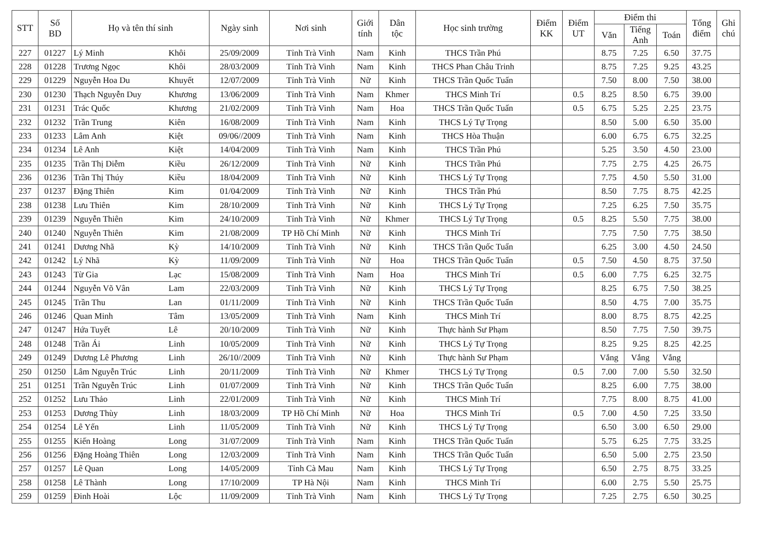| STT | Số BD | Họ và tên thí sinh | | Ngày sinh | Nơi sinh | Giới tính | Dân tộc | Học sinh trường | Điểm KK | Điểm UT | Điểm thi | | | Tổng điểm | Ghi chú |
| --- | --- | --- | --- | --- | --- | --- | --- | --- | --- | --- | --- | --- | --- | --- | --- |
| | | | | | | | | | | | Văn | Tiếng Anh | Toán | | |
| 227 | 01227 | Lý Minh | Khôi | 25/09/2009 | Tỉnh Trà Vinh | Nam | Kinh | THCS Trần Phú | | | 8.75 | 7.25 | 6.50 | 37.75 | |
| 228 | 01228 | Trương Ngọc | Khôi | 28/03/2009 | Tỉnh Trà Vinh | Nam | Kinh | THCS Phan Châu Trinh | | | 8.75 | 7.25 | 9.25 | 43.25 | |
| 229 | 01229 | Nguyễn Hoa Du | Khuyết | 12/07/2009 | Tỉnh Trà Vinh | Nữ | Kinh | THCS Trần Quốc Tuấn | | | 7.50 | 8.00 | 7.50 | 38.00 | |
| 230 | 01230 | Thạch Nguyễn Duy | Khương | 13/06/2009 | Tỉnh Trà Vinh | Nam | Khmer | THCS Minh Trí | | 0.5 | 8.25 | 8.50 | 6.75 | 39.00 | |
| 231 | 01231 | Trác Quốc | Khương | 21/02/2009 | Tỉnh Trà Vinh | Nam | Hoa | THCS Trần Quốc Tuấn | | 0.5 | 6.75 | 5.25 | 2.25 | 23.75 | |
| 232 | 01232 | Trần Trung | Kiên | 16/08/2009 | Tỉnh Trà Vinh | Nam | Kinh | THCS Lý Tự Trọng | | | 8.50 | 5.00 | 6.50 | 35.00 | |
| 233 | 01233 | Lâm Anh | Kiệt | 09/06//2009 | Tỉnh Trà Vinh | Nam | Kinh | THCS Hòa Thuận | | | 6.00 | 6.75 | 6.75 | 32.25 | |
| 234 | 01234 | Lê Anh | Kiệt | 14/04/2009 | Tỉnh Trà Vinh | Nam | Kinh | THCS Trần Phú | | | 5.25 | 3.50 | 4.50 | 23.00 | |
| 235 | 01235 | Trần Thị Diễm | Kiều | 26/12/2009 | Tỉnh Trà Vinh | Nữ | Kinh | THCS Trần Phú | | | 7.75 | 2.75 | 4.25 | 26.75 | |
| 236 | 01236 | Trần Thị Thúy | Kiều | 18/04/2009 | Tỉnh Trà Vinh | Nữ | Kinh | THCS Lý Tự Trọng | | | 7.75 | 4.50 | 5.50 | 31.00 | |
| 237 | 01237 | Đặng Thiên | Kim | 01/04/2009 | Tỉnh Trà Vinh | Nữ | Kinh | THCS Trần Phú | | | 8.50 | 7.75 | 8.75 | 42.25 | |
| 238 | 01238 | Lưu Thiên | Kim | 28/10/2009 | Tỉnh Trà Vinh | Nữ | Kinh | THCS Lý Tự Trọng | | | 7.25 | 6.25 | 7.50 | 35.75 | |
| 239 | 01239 | Nguyễn Thiên | Kim | 24/10/2009 | Tỉnh Trà Vinh | Nữ | Khmer | THCS Lý Tự Trọng | | 0.5 | 8.25 | 5.50 | 7.75 | 38.00 | |
| 240 | 01240 | Nguyễn Thiên | Kim | 21/08/2009 | TP Hồ Chí Minh | Nữ | Kinh | THCS Minh Trí | | | 7.75 | 7.50 | 7.75 | 38.50 | |
| 241 | 01241 | Dương Nhã | Kỳ | 14/10/2009 | Tỉnh Trà Vinh | Nữ | Kinh | THCS Trần Quốc Tuấn | | | 6.25 | 3.00 | 4.50 | 24.50 | |
| 242 | 01242 | Lý Nhã | Kỳ | 11/09/2009 | Tỉnh Trà Vinh | Nữ | Hoa | THCS Trần Quốc Tuấn | | 0.5 | 7.50 | 4.50 | 8.75 | 37.50 | |
| 243 | 01243 | Từ Gia | Lạc | 15/08/2009 | Tỉnh Trà Vinh | Nam | Hoa | THCS Minh Trí | | 0.5 | 6.00 | 7.75 | 6.25 | 32.75 | |
| 244 | 01244 | Nguyễn Võ Vân | Lam | 22/03/2009 | Tỉnh Trà Vinh | Nữ | Kinh | THCS Lý Tự Trọng | | | 8.25 | 6.75 | 7.50 | 38.25 | |
| 245 | 01245 | Trần Thu | Lan | 01/11/2009 | Tỉnh Trà Vinh | Nữ | Kinh | THCS Trần Quốc Tuấn | | | 8.50 | 4.75 | 7.00 | 35.75 | |
| 246 | 01246 | Quan Minh | Tâm | 13/05/2009 | Tỉnh Trà Vinh | Nam | Kinh | THCS Minh Trí | | | 8.00 | 8.75 | 8.75 | 42.25 | |
| 247 | 01247 | Hứa Tuyết | Lê | 20/10/2009 | Tỉnh Trà Vinh | Nữ | Kinh | Thực hành Sư Phạm | | | 8.50 | 7.75 | 7.50 | 39.75 | |
| 248 | 01248 | Trần Ái | Linh | 10/05/2009 | Tỉnh Trà Vinh | Nữ | Kinh | THCS Lý Tự Trọng | | | 8.25 | 9.25 | 8.25 | 42.25 | |
| 249 | 01249 | Dương Lê Phương | Linh | 26/10//2009 | Tỉnh Trà Vinh | Nữ | Kinh | Thực hành Sư Phạm | | | Vắng | Vắng | Vắng | | |
| 250 | 01250 | Lâm Nguyễn Trúc | Linh | 20/11/2009 | Tỉnh Trà Vinh | Nữ | Khmer | THCS Lý Tự Trọng | | 0.5 | 7.00 | 7.00 | 5.50 | 32.50 | |
| 251 | 01251 | Trần Nguyễn Trúc | Linh | 01/07/2009 | Tỉnh Trà Vinh | Nữ | Kinh | THCS Trần Quốc Tuấn | | | 8.25 | 6.00 | 7.75 | 38.00 | |
| 252 | 01252 | Lưu Thảo | Linh | 22/01/2009 | Tỉnh Trà Vinh | Nữ | Kinh | THCS Minh Trí | | | 7.75 | 8.00 | 8.75 | 41.00 | |
| 253 | 01253 | Dương Thùy | Linh | 18/03/2009 | TP Hồ Chí Minh | Nữ | Hoa | THCS Minh Trí | | 0.5 | 7.00 | 4.50 | 7.25 | 33.50 | |
| 254 | 01254 | Lê Yến | Linh | 11/05/2009 | Tỉnh Trà Vinh | Nữ | Kinh | THCS Lý Tự Trọng | | | 6.50 | 3.00 | 6.50 | 29.00 | |
| 255 | 01255 | Kiến Hoàng | Long | 31/07/2009 | Tỉnh Trà Vinh | Nam | Kinh | THCS Trần Quốc Tuấn | | | 5.75 | 6.25 | 7.75 | 33.25 | |
| 256 | 01256 | Đặng Hoàng Thiên | Long | 12/03/2009 | Tỉnh Trà Vinh | Nam | Kinh | THCS Trần Quốc Tuấn | | | 6.50 | 5.00 | 2.75 | 23.50 | |
| 257 | 01257 | Lê Quan | Long | 14/05/2009 | Tỉnh Cà Mau | Nam | Kinh | THCS Lý Tự Trọng | | | 6.50 | 2.75 | 8.75 | 33.25 | |
| 258 | 01258 | Lê Thành | Long | 17/10/2009 | TP Hà Nội | Nam | Kinh | THCS Minh Trí | | | 6.00 | 2.75 | 5.50 | 25.75 | |
| 259 | 01259 | Đinh Hoài | Lộc | 11/09/2009 | Tỉnh Trà Vinh | Nam | Kinh | THCS Lý Tự Trọng | | | 7.25 | 2.75 | 6.50 | 30.25 | |